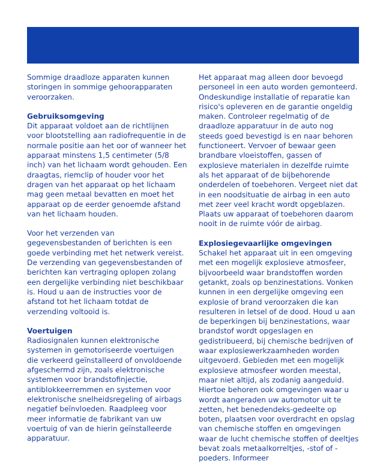Sommige draadloze apparaten kunnen storingen in sommige gehoorapparaten veroorzaken.
Gebruiksomgeving
Dit apparaat voldoet aan de richtlijnen voor blootstelling aan radiofrequentie in de normale positie aan het oor of wanneer het apparaat minstens 1,5 centimeter (5/8 inch) van het lichaam wordt gehouden. Een draagtas, riemclip of houder voor het dragen van het apparaat op het lichaam mag geen metaal bevatten en moet het apparaat op de eerder genoemde afstand van het lichaam houden.
Voor het verzenden van gegevensbestanden of berichten is een goede verbinding met het netwerk vereist. De verzending van gegevensbestanden of berichten kan vertraging oplopen zolang een dergelijke verbinding niet beschikbaar is. Houd u aan de instructies voor de afstand tot het lichaam totdat de verzending voltooid is.
Voertuigen
Radiosignalen kunnen elektronische systemen in gemotoriseerde voertuigen die verkeerd geïnstalleerd of onvoldoende afgeschermd zijn, zoals elektronische systemen voor brandstofinjectie, antiblokkeerremmen en systemen voor elektronische snelheidsregeling of airbags negatief beïnvloeden. Raadpleeg voor meer informatie de fabrikant van uw voertuig of van de hierin geïnstalleerde apparatuur.
Het apparaat mag alleen door bevoegd personeel in een auto worden gemonteerd. Ondeskundige installatie of reparatie kan risico's opleveren en de garantie ongeldig maken. Controleer regelmatig of de draadloze apparatuur in de auto nog steeds goed bevestigd is en naar behoren functioneert. Vervoer of bewaar geen brandbare vloeistoffen, gassen of explosieve materialen in dezelfde ruimte als het apparaat of de bijbehorende onderdelen of toebehoren. Vergeet niet dat in een noodsituatie de airbag in een auto met zeer veel kracht wordt opgeblazen. Plaats uw apparaat of toebehoren daarom nooit in de ruimte vóór de airbag.
Explosiegevaarlijke omgevingen
Schakel het apparaat uit in een omgeving met een mogelijk explosieve atmosfeer, bijvoorbeeld waar brandstoffen worden getankt, zoals op benzinestations. Vonken kunnen in een dergelijke omgeving een explosie of brand veroorzaken die kan resulteren in letsel of de dood. Houd u aan de beperkingen bij benzinestations, waar brandstof wordt opgeslagen en gedistribueerd, bij chemische bedrijven of waar explosiewerkzaamheden worden uitgevoerd. Gebieden met een mogelijk explosieve atmosfeer worden meestal, maar niet altijd, als zodanig aangeduid. Hiertoe behoren ook omgevingen waar u wordt aangeraden uw automotor uit te zetten, het benedendeks-gedeelte op boten, plaatsen voor overdracht en opslag van chemische stoffen en omgevingen waar de lucht chemische stoffen of deeltjes bevat zoals metaalkorreltjes, -stof of -poeders. Informeer